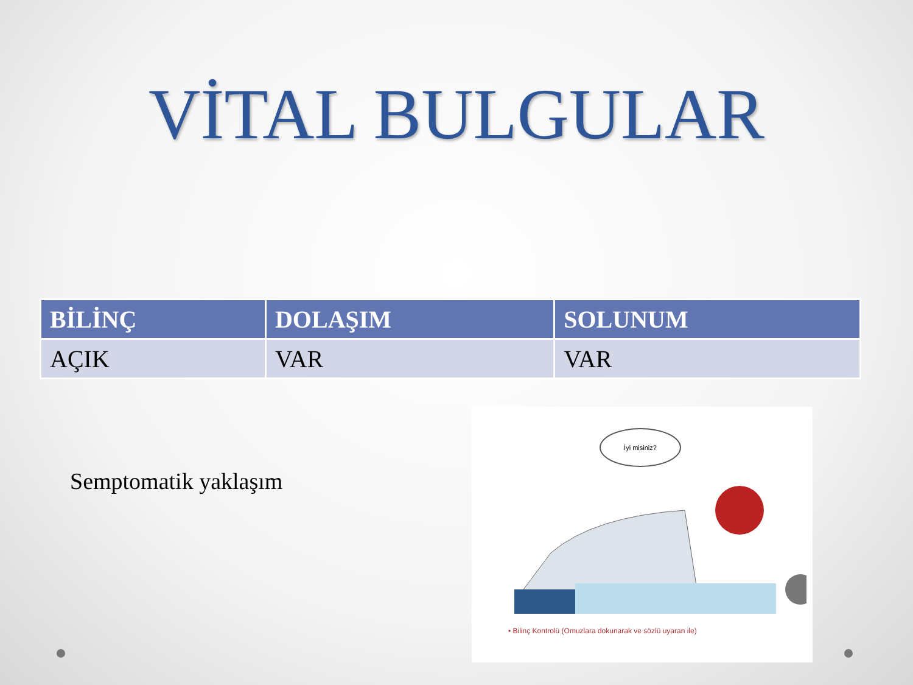VİTAL BULGULAR
| BİLİNÇ | DOLAŞIM | SOLUNUM |
| --- | --- | --- |
| AÇIK | VAR | VAR |
Semptomatik yaklaşım
İyi misiniz?
• Bilinç Kontrolü (Omuzlara dokunarak ve sözlü uyaran ile)